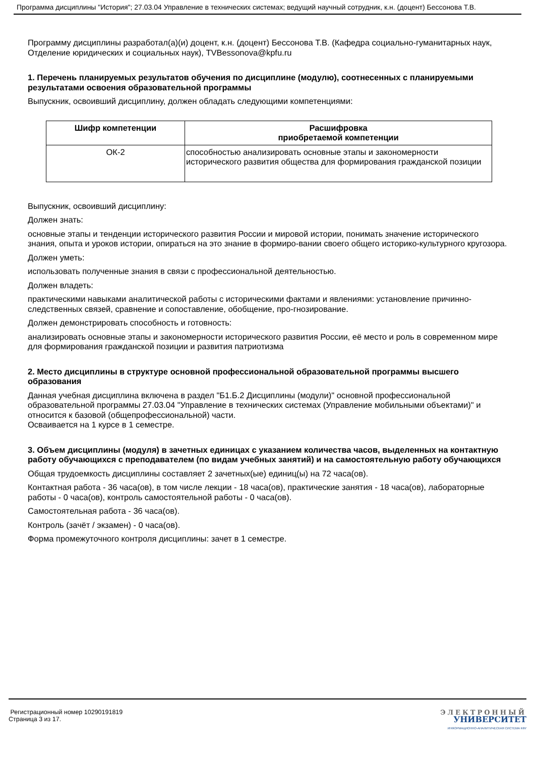Программа дисциплины "История"; 27.03.04 Управление в технических системах; ведущий научный сотрудник, к.н. (доцент) Бессонова Т.В.
Программу дисциплины разработал(а)(и) доцент, к.н. (доцент) Бессонова Т.В. (Кафедра социально-гуманитарных наук, Отделение юридических и социальных наук), TVBessonova@kpfu.ru
1. Перечень планируемых результатов обучения по дисциплине (модулю), соотнесенных с планируемыми результатами освоения образовательной программы
Выпускник, освоивший дисциплину, должен обладать следующими компетенциями:
| Шифр компетенции | Расшифровка приобретаемой компетенции |
| --- | --- |
| ОК-2 | способностью анализировать основные этапы и закономерности исторического развития общества для формирования гражданской позиции |
Выпускник, освоивший дисциплину:
Должен знать:
основные этапы и тенденции исторического развития России и мировой истории, понимать значение исторического знания, опыта и уроков истории, опираться на это знание в формиро-вании своего общего историко-культурного кругозора.
Должен уметь:
использовать полученные знания в связи с профессиональной деятельностью.
Должен владеть:
практическими навыками аналитической работы с историческими фактами и явлениями: установление причинно-следственных связей, сравнение и сопоставление, обобщение, про-гнозирование.
Должен демонстрировать способность и готовность:
анализировать основные этапы и закономерности исторического развития России, её место и роль в современном мире для формирования гражданской позиции и развития патриотизма
2. Место дисциплины в структуре основной профессиональной образовательной программы высшего образования
Данная учебная дисциплина включена в раздел "Б1.Б.2 Дисциплины (модули)" основной профессиональной образовательной программы 27.03.04 "Управление в технических системах (Управление мобильными объектами)" и относится к базовой (общепрофессиональной) части.
Осваивается на 1 курсе в 1 семестре.
3. Объем дисциплины (модуля) в зачетных единицах с указанием количества часов, выделенных на контактную работу обучающихся с преподавателем (по видам учебных занятий) и на самостоятельную работу обучающихся
Общая трудоемкость дисциплины составляет 2 зачетных(ые) единиц(ы) на 72 часа(ов).
Контактная работа - 36 часа(ов), в том числе лекции - 18 часа(ов), практические занятия - 18 часа(ов), лабораторные работы - 0 часа(ов), контроль самостоятельной работы - 0 часа(ов).
Самостоятельная работа - 36 часа(ов).
Контроль (зачёт / экзамен) - 0 часа(ов).
Форма промежуточного контроля дисциплины: зачет в 1 семестре.
Регистрационный номер 10290191819
Страница 3 из 17.
ЭЛЕКТРОННЫЙ
УНИВЕРСИТЕТ
ИНФОРМАЦИОННО-АНАЛИТИЧЕСКАЯ СИСТЕМА КФУ